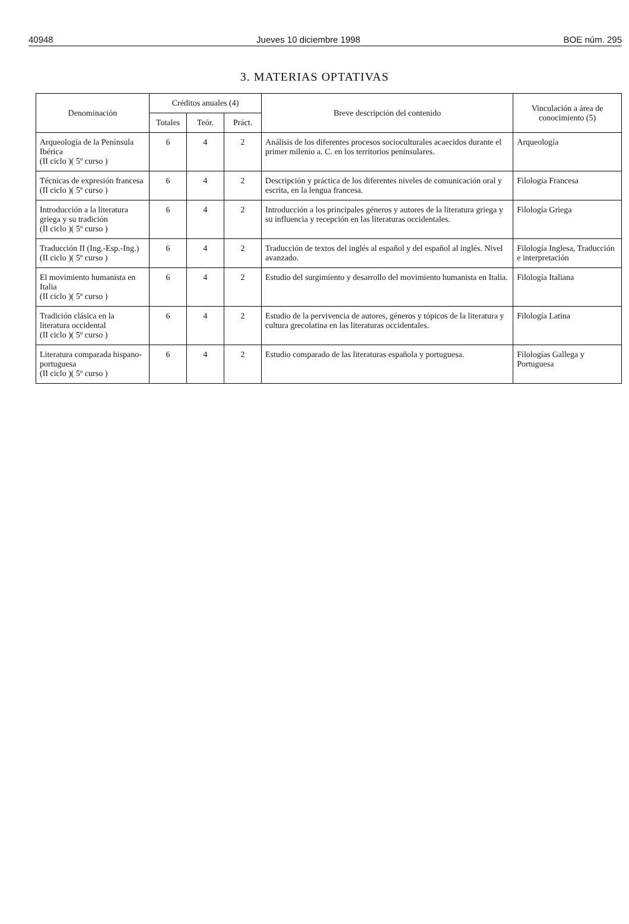40948 Jueves 10 diciembre 1998 BOE núm. 295
3. MATERIAS OPTATIVAS
| Denominación | Créditos anuales (4) | | | Breve descripción del contenido | Vinculación a área de conocimiento (5) |
| --- | --- | --- | --- | --- | --- |
| | Totales | Teór. | Práct. | | |
| Arqueología de la Península Ibérica (II ciclo )( 5º curso ) | 6 | 4 | 2 | Análisis de los diferentes procesos socioculturales acaecidos durante el primer milenio a. C. en los territorios peninsulares. | Arqueología |
| Técnicas de expresión francesa (II ciclo )( 5º curso ) | 6 | 4 | 2 | Descripción y práctica de los diferentes niveles de comunicación oral y escrita, en la lengua francesa. | Filología Francesa |
| Introducción a la literatura griega y su tradición (II ciclo )( 5º curso ) | 6 | 4 | 2 | Introducción a los principales géneros y autores de la literatura griega y su influencia y recepción en las literaturas occidentales. | Filología Griega |
| Traducción II (Ing.-Esp.-Ing.) (II ciclo )( 5º curso ) | 6 | 4 | 2 | Traducción de textos del inglés al español y del español al inglés. Nivel avanzado. | Filología Inglesa, Traducción e interpretación |
| El movimiento humanista en Italia (II ciclo )( 5º curso ) | 6 | 4 | 2 | Estudio del surgimiento y desarrollo del movimiento humanista en Italia. | Filología Italiana |
| Tradición clásica en la literatura occidental (II ciclo )( 5º curso ) | 6 | 4 | 2 | Estudio de la pervivencia de autores, géneros y tópicos de la literatura y cultura grecolatina en las literaturas occidentales. | Filología Latina |
| Literatura comparada hispano-portuguesa (II ciclo )( 5º curso ) | 6 | 4 | 2 | Estudio comparado de las literaturas española y portuguesa. | Filologías Gallega y Portuguesa |